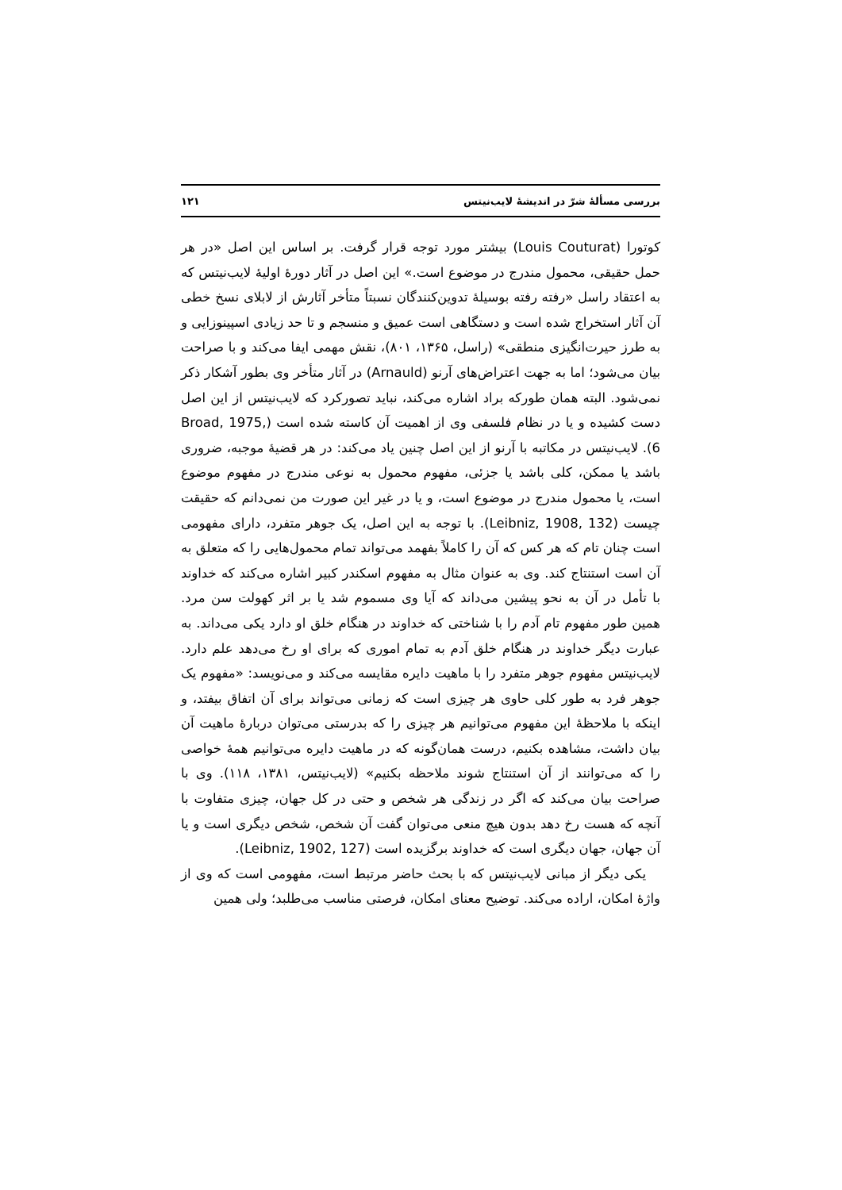بررسی مسألهٔ شرّ در اندیشهٔ لایب‌نیتس ۱۲۱
کوتورا (Louis Couturat) بیشتر مورد توجه قرار گرفت. بر اساس این اصل «در هر حمل حقیقی، محمول مندرج در موضوع است.» این اصل در آثار دورهٔ اولیهٔ لایب‌نیتس که به اعتقاد راسل «رفته رفته بوسیلهٔ تدوین‌کنندگان نسبتاً متأخر آثارش از لابلای نسخ خطی آن آثار استخراج شده است و دستگاهی است عمیق و منسجم و تا حد زیادی اسپینوزایی و به طرز حیرت‌انگیزی منطقی» (راسل، ۱۳۶۵، ۸۰۱)، نقش مهمی ایفا می‌کند و با صراحت بیان می‌شود؛ اما به جهت اعتراض‌های آرنو (Arnauld) در آثار متأخر وی بطور آشکار ذکر نمی‌شود. البته همان طورکه براد اشاره می‌کند، نباید تصورکرد که لایب‌نیتس از این اصل دست کشیده و یا در نظام فلسفی وی از اهمیت آن کاسته شده است (Broad, 1975, 6). لایب‌نیتس در مکاتبه با آرنو از این اصل چنین یاد می‌کند: در هر قضیهٔ موجبه، ضروری باشد یا ممکن، کلی باشد یا جزئی، مفهوم محمول به نوعی مندرج در مفهوم موضوع است، یا محمول مندرج در موضوع است، و یا در غیر این صورت من نمی‌دانم که حقیقت چیست (Leibniz, 1908, 132). با توجه به این اصل، یک جوهر متفرد، دارای مفهومی است چنان تام که هر کس که آن را کاملاً بفهمد می‌تواند تمام محمول‌هایی را که متعلق به آن است استنتاج کند. وی به عنوان مثال به مفهوم اسکندر کبیر اشاره می‌کند که خداوند با تأمل در آن به نحو پیشین می‌داند که آیا وی مسموم شد یا بر اثر کهولت سن مرد. همین طور مفهوم تام آدم را با شناختی که خداوند در هنگام خلق او دارد یکی می‌داند. به عبارت دیگر خداوند در هنگام خلق آدم به تمام اموری که برای او رخ می‌دهد علم دارد. لایب‌نیتس مفهوم جوهر متفرد را با ماهیت دایره مقایسه می‌کند و می‌نویسد: «مفهوم یک جوهر فرد به طور کلی حاوی هر چیزی است که زمانی می‌تواند برای آن اتفاق بیفتد، و اینکه با ملاحظهٔ این مفهوم می‌توانیم هر چیزی را که بدرستی می‌توان دربارهٔ ماهیت آن بیان داشت، مشاهده بکنیم، درست همان‌گونه که در ماهیت دایره می‌توانیم همهٔ خواصی را که می‌توانند از آن استنتاج شوند ملاحظه بکنیم» (لایب‌نیتس، ۱۳۸۱، ۱۱۸). وی با صراحت بیان می‌کند که اگر در زندگی هر شخص و حتی در کل جهان، چیزی متفاوت با آنچه که هست رخ دهد بدون هیچ منعی می‌توان گفت آن شخص، شخص دیگری است و یا آن جهان، جهان دیگری است که خداوند برگزیده است (Leibniz, 1902, 127).
یکی دیگر از مبانی لایب‌نیتس که با بحث حاضر مرتبط است، مفهومی است که وی از واژهٔ امکان، اراده می‌کند. توضیح معنای امکان، فرصتی مناسب می‌طلبد؛ ولی همین